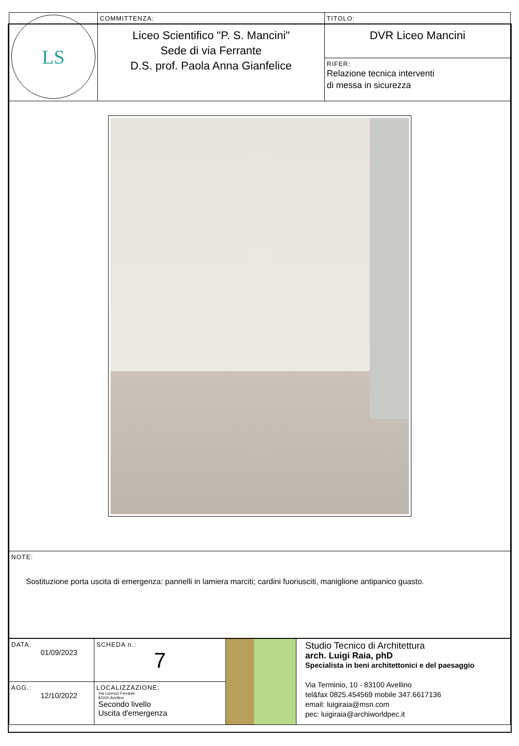| LS | COMMITTENZA: Liceo Scientifico "P. S. Mancini" Sede di via Ferrante D.S. prof. Paola Anna Gianfelice | TITOLO: DVR Liceo Mancini RIFER: Relazione tecnica interventi di messa in sicurezza |
| NOTE: Sostituzione porta uscita di emergenza: pannelli in lamiera marciti; cardini fuoriusciti, maniglione antipanico guasto. | | |
| DATA: 01/09/2023 | SCHEDA n.: 7 | | Studio Tecnico di Architettura arch. Luigi Raia, phD Specialista in beni architettonici e del paesaggio Via Terminio, 10 - 83100 Avellino tel&fax 0825.454569 mobile 347.6617136 email: luigiraia@msn.com pec: luigiraia@archiworldpec.it |
| AGG.: 12/10/2022 | LOCALIZZAZIONE: Via Lorenzo Ferrante 83100 Avellino Secondo livello Uscita d'emergenza | | |